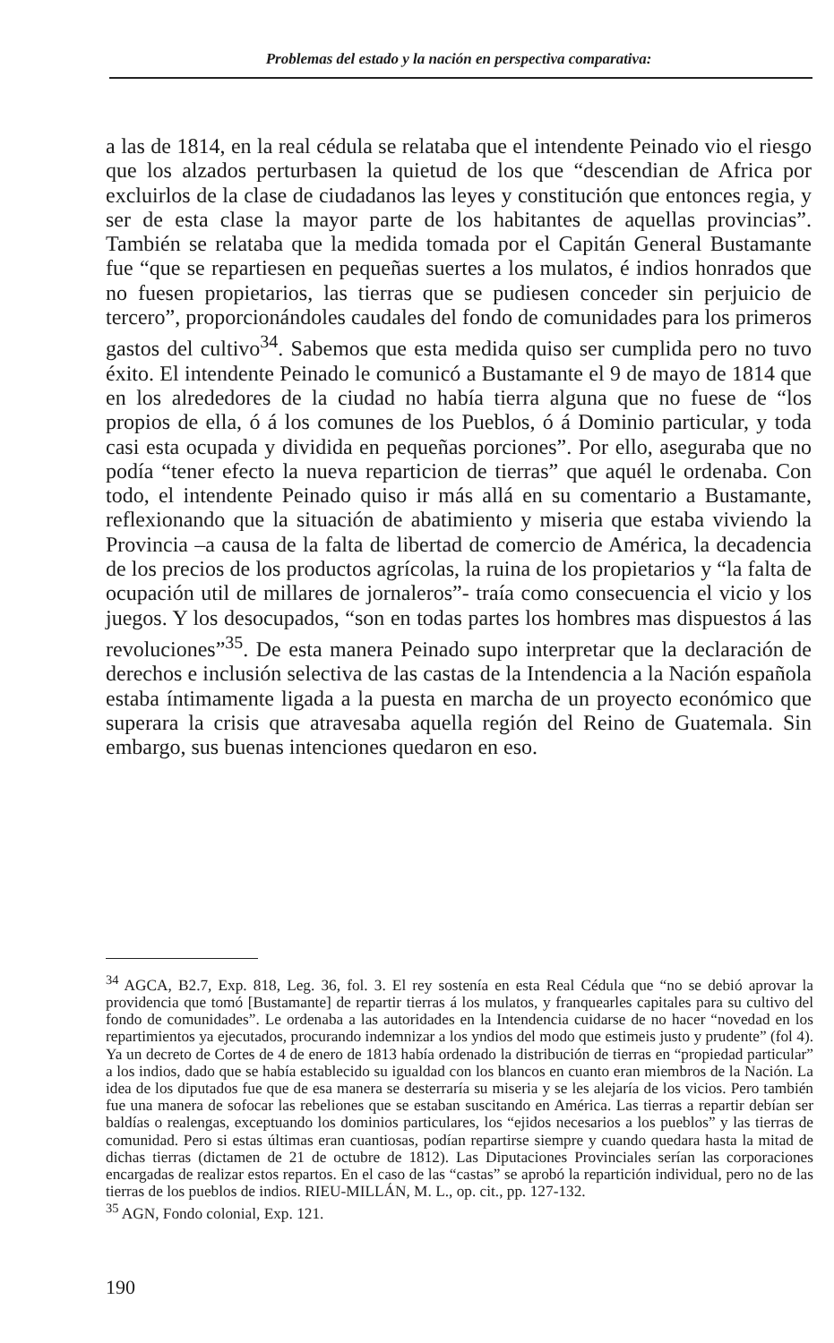Problemas del estado y la nación en perspectiva comparativa:
a las de 1814, en la real cédula se relataba que el intendente Peinado vio el riesgo que los alzados perturbasen la quietud de los que “descendian de Africa por excluirlos de la clase de ciudadanos las leyes y constitución que entonces regia, y ser de esta clase la mayor parte de los habitantes de aquellas provincias”. También se relataba que la medida tomada por el Capitán General Bustamante fue “que se repartiesen en pequeñas suertes a los mulatos, é indios honrados que no fuesen propietarios, las tierras que se pudiesen conceder sin perjuicio de tercero”, proporcionándoles caudales del fondo de comunidades para los primeros gastos del cultivo<sup>34</sup>. Sabemos que esta medida quiso ser cumplida pero no tuvo éxito. El intendente Peinado le comunicó a Bustamante el 9 de mayo de 1814 que en los alrededores de la ciudad no había tierra alguna que no fuese de “los propios de ella, ó á los comunes de los Pueblos, ó á Dominio particular, y toda casi esta ocupada y dividida en pequeñas porciones”. Por ello, aseguraba que no podía “tener efecto la nueva reparticion de tierras” que aquél le ordenaba. Con todo, el intendente Peinado quiso ir más allá en su comentario a Bustamante, reflexionando que la situación de abatimiento y miseria que estaba viviendo la Provincia –a causa de la falta de libertad de comercio de América, la decadencia de los precios de los productos agrícolas, la ruina de los propietarios y “la falta de ocupación util de millares de jornaleros”- traía como consecuencia el vicio y los juegos. Y los desocupados, “son en todas partes los hombres mas dispuestos á las revoluciones”<sup>35</sup>. De esta manera Peinado supo interpretar que la declaración de derechos e inclusión selectiva de las castas de la Intendencia a la Nación española estaba íntimamente ligada a la puesta en marcha de un proyecto económico que superara la crisis que atravesaba aquella región del Reino de Guatemala. Sin embargo, sus buenas intenciones quedaron en eso.
<sup>34</sup> AGCA, B2.7, Exp. 818, Leg. 36, fol. 3. El rey sostenía en esta Real Cédula que “no se debió aprovar la providencia que tomó [Bustamante] de repartir tierras á los mulatos, y franquearles capitales para su cultivo del fondo de comunidades”. Le ordenaba a las autoridades en la Intendencia cuidarse de no hacer “novedad en los repartimientos ya ejecutados, procurando indemnizar a los yndios del modo que estimeis justo y prudente” (fol 4). Ya un decreto de Cortes de 4 de enero de 1813 había ordenado la distribución de tierras en “propiedad particular” a los indios, dado que se había establecido su igualdad con los blancos en cuanto eran miembros de la Nación. La idea de los diputados fue que de esa manera se desterraría su miseria y se les alejaría de los vicios. Pero también fue una manera de sofocar las rebeliones que se estaban suscitando en América. Las tierras a repartir debían ser baldías o realengas, exceptuando los dominios particulares, los “ejidos necesarios a los pueblos” y las tierras de comunidad. Pero si estas últimas eran cuantiosas, podían repartirse siempre y cuando quedara hasta la mitad de dichas tierras (dictamen de 21 de octubre de 1812). Las Diputaciones Provinciales serían las corporaciones encargadas de realizar estos repartos. En el caso de las “castas” se aprobó la repartición individual, pero no de las tierras de los pueblos de indios. RIEU-MILLÁN, M. L., op. cit., pp. 127-132.
<sup>35</sup> AGN, Fondo colonial, Exp. 121.
190